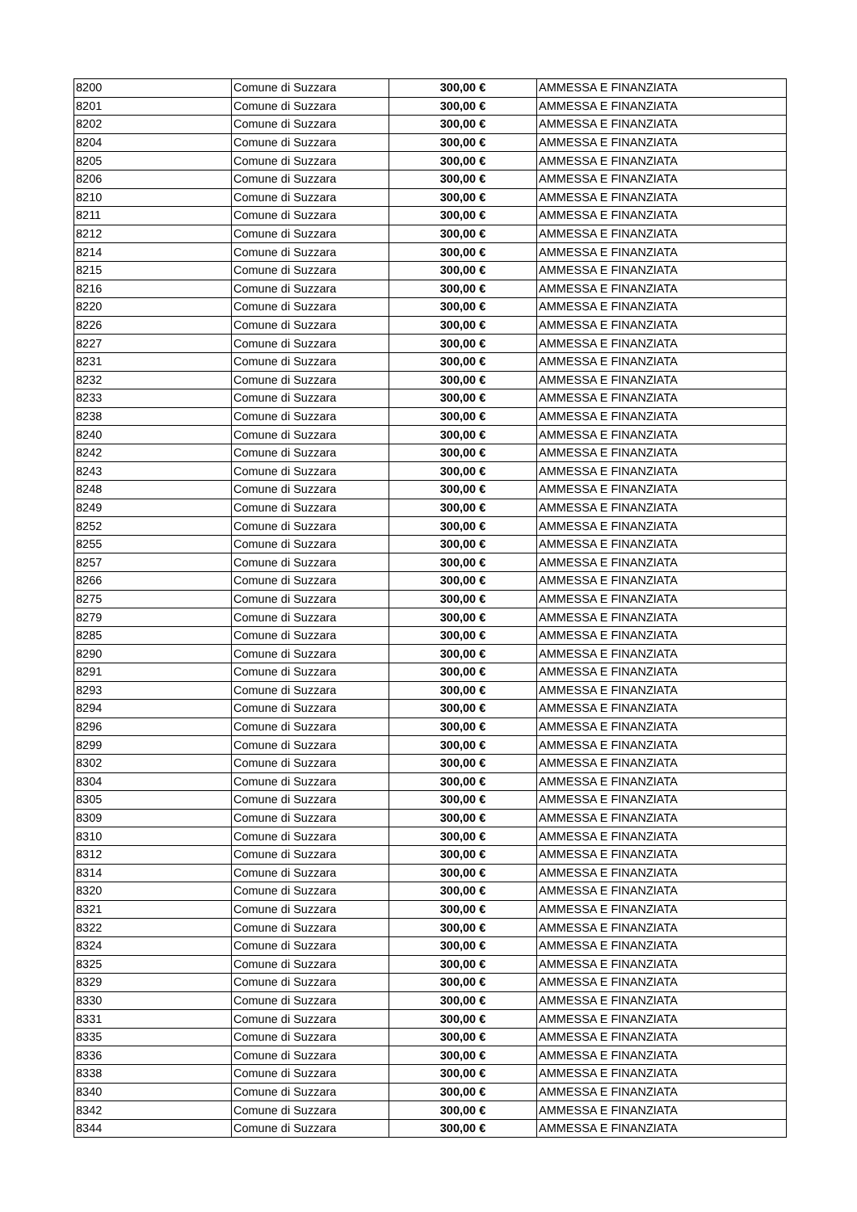| 8200 | Comune di Suzzara | 300,00 € | AMMESSA E FINANZIATA |
| 8201 | Comune di Suzzara | 300,00 € | AMMESSA E FINANZIATA |
| 8202 | Comune di Suzzara | 300,00 € | AMMESSA E FINANZIATA |
| 8204 | Comune di Suzzara | 300,00 € | AMMESSA E FINANZIATA |
| 8205 | Comune di Suzzara | 300,00 € | AMMESSA E FINANZIATA |
| 8206 | Comune di Suzzara | 300,00 € | AMMESSA E FINANZIATA |
| 8210 | Comune di Suzzara | 300,00 € | AMMESSA E FINANZIATA |
| 8211 | Comune di Suzzara | 300,00 € | AMMESSA E FINANZIATA |
| 8212 | Comune di Suzzara | 300,00 € | AMMESSA E FINANZIATA |
| 8214 | Comune di Suzzara | 300,00 € | AMMESSA E FINANZIATA |
| 8215 | Comune di Suzzara | 300,00 € | AMMESSA E FINANZIATA |
| 8216 | Comune di Suzzara | 300,00 € | AMMESSA E FINANZIATA |
| 8220 | Comune di Suzzara | 300,00 € | AMMESSA E FINANZIATA |
| 8226 | Comune di Suzzara | 300,00 € | AMMESSA E FINANZIATA |
| 8227 | Comune di Suzzara | 300,00 € | AMMESSA E FINANZIATA |
| 8231 | Comune di Suzzara | 300,00 € | AMMESSA E FINANZIATA |
| 8232 | Comune di Suzzara | 300,00 € | AMMESSA E FINANZIATA |
| 8233 | Comune di Suzzara | 300,00 € | AMMESSA E FINANZIATA |
| 8238 | Comune di Suzzara | 300,00 € | AMMESSA E FINANZIATA |
| 8240 | Comune di Suzzara | 300,00 € | AMMESSA E FINANZIATA |
| 8242 | Comune di Suzzara | 300,00 € | AMMESSA E FINANZIATA |
| 8243 | Comune di Suzzara | 300,00 € | AMMESSA E FINANZIATA |
| 8248 | Comune di Suzzara | 300,00 € | AMMESSA E FINANZIATA |
| 8249 | Comune di Suzzara | 300,00 € | AMMESSA E FINANZIATA |
| 8252 | Comune di Suzzara | 300,00 € | AMMESSA E FINANZIATA |
| 8255 | Comune di Suzzara | 300,00 € | AMMESSA E FINANZIATA |
| 8257 | Comune di Suzzara | 300,00 € | AMMESSA E FINANZIATA |
| 8266 | Comune di Suzzara | 300,00 € | AMMESSA E FINANZIATA |
| 8275 | Comune di Suzzara | 300,00 € | AMMESSA E FINANZIATA |
| 8279 | Comune di Suzzara | 300,00 € | AMMESSA E FINANZIATA |
| 8285 | Comune di Suzzara | 300,00 € | AMMESSA E FINANZIATA |
| 8290 | Comune di Suzzara | 300,00 € | AMMESSA E FINANZIATA |
| 8291 | Comune di Suzzara | 300,00 € | AMMESSA E FINANZIATA |
| 8293 | Comune di Suzzara | 300,00 € | AMMESSA E FINANZIATA |
| 8294 | Comune di Suzzara | 300,00 € | AMMESSA E FINANZIATA |
| 8296 | Comune di Suzzara | 300,00 € | AMMESSA E FINANZIATA |
| 8299 | Comune di Suzzara | 300,00 € | AMMESSA E FINANZIATA |
| 8302 | Comune di Suzzara | 300,00 € | AMMESSA E FINANZIATA |
| 8304 | Comune di Suzzara | 300,00 € | AMMESSA E FINANZIATA |
| 8305 | Comune di Suzzara | 300,00 € | AMMESSA E FINANZIATA |
| 8309 | Comune di Suzzara | 300,00 € | AMMESSA E FINANZIATA |
| 8310 | Comune di Suzzara | 300,00 € | AMMESSA E FINANZIATA |
| 8312 | Comune di Suzzara | 300,00 € | AMMESSA E FINANZIATA |
| 8314 | Comune di Suzzara | 300,00 € | AMMESSA E FINANZIATA |
| 8320 | Comune di Suzzara | 300,00 € | AMMESSA E FINANZIATA |
| 8321 | Comune di Suzzara | 300,00 € | AMMESSA E FINANZIATA |
| 8322 | Comune di Suzzara | 300,00 € | AMMESSA E FINANZIATA |
| 8324 | Comune di Suzzara | 300,00 € | AMMESSA E FINANZIATA |
| 8325 | Comune di Suzzara | 300,00 € | AMMESSA E FINANZIATA |
| 8329 | Comune di Suzzara | 300,00 € | AMMESSA E FINANZIATA |
| 8330 | Comune di Suzzara | 300,00 € | AMMESSA E FINANZIATA |
| 8331 | Comune di Suzzara | 300,00 € | AMMESSA E FINANZIATA |
| 8335 | Comune di Suzzara | 300,00 € | AMMESSA E FINANZIATA |
| 8336 | Comune di Suzzara | 300,00 € | AMMESSA E FINANZIATA |
| 8338 | Comune di Suzzara | 300,00 € | AMMESSA E FINANZIATA |
| 8340 | Comune di Suzzara | 300,00 € | AMMESSA E FINANZIATA |
| 8342 | Comune di Suzzara | 300,00 € | AMMESSA E FINANZIATA |
| 8344 | Comune di Suzzara | 300,00 € | AMMESSA E FINANZIATA |